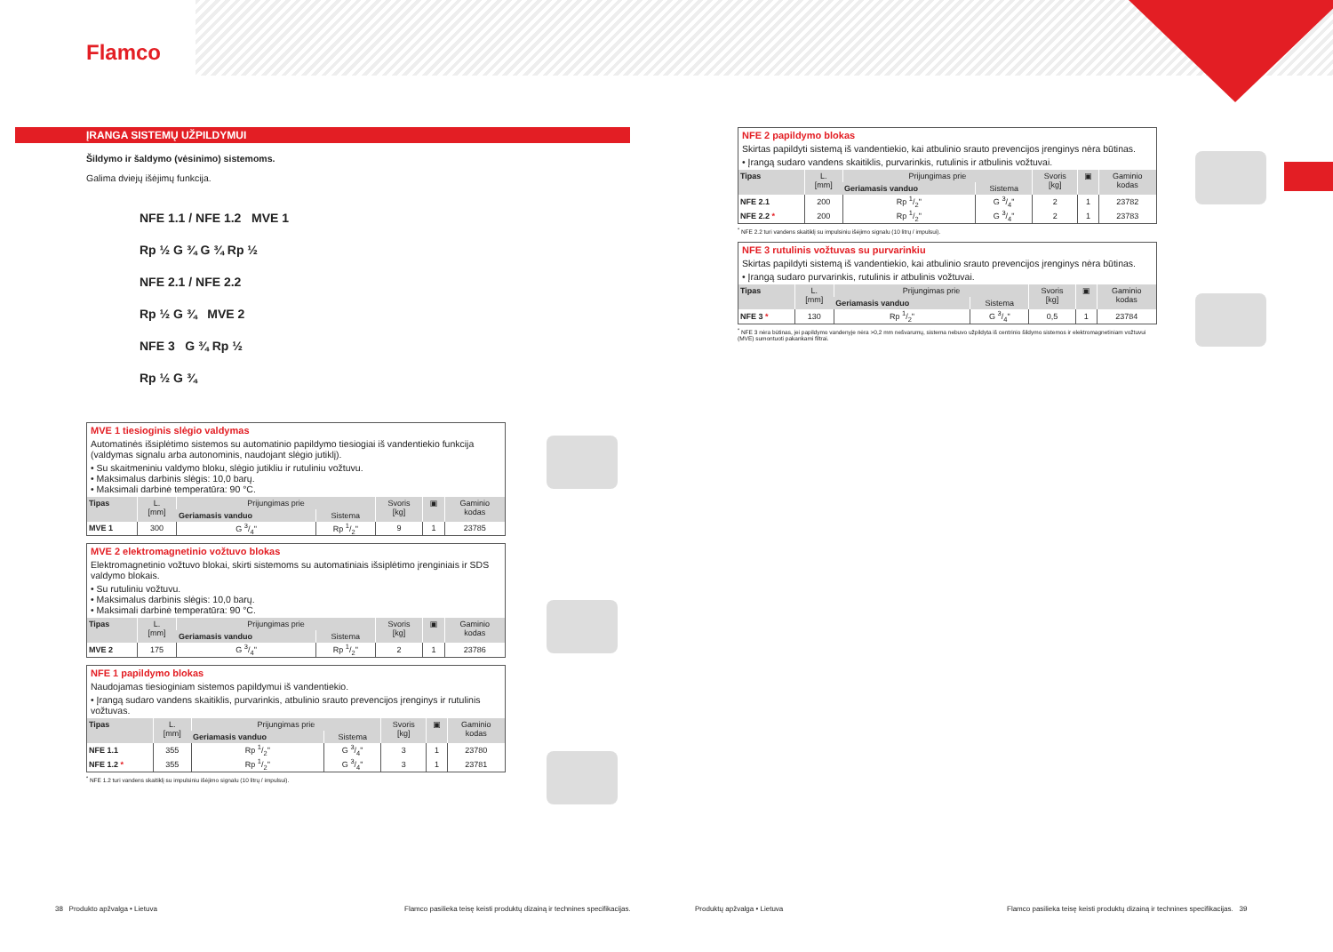Flamco
ĮRANGA SISTEMŲ UŽPILDYMUI
Šildymo ir šaldymo (vėsinimo) sistemoms.
Galima dviejų išėjimų funkcija.
NFE 1.1 / NFE 1.2 MVE 1
Rp ½ G ¾ G ¾ Rp ½
NFE 2.1 / NFE 2.2
Rp ½ G ¾ MVE 2
NFE 3 G ¾ Rp ½
Rp ½ G ¾
MVE 1 tiesioginis slėgio valdymas
Automatinės išsiplėtimo sistemos su automatinio papildymo tiesiogiai iš vandentiekio funkcija (valdymas signalu arba autonominis, naudojant slėgio jutiklį).
• Su skaitmeniniu valdymo bloku, slėgio jutikliu ir rutuliniu vožtuvu.
• Maksimalus darbinis slėgis: 10,0 barų.
• Maksimali darbinė temperatūra: 90 °C.
| Tipas | L. [mm] | Prijungimas prie | | Svoris [kg] | ▣ | Gaminio kodas |
| --- | --- | --- | --- | --- | --- | --- |
| | | Geriamasis vanduo | Sistema | | | |
| MVE 1 | 300 | G 3/4" | Rp 1/2" | 9 | 1 | 23785 |
MVE 2 elektromagnetinio vožtuvo blokas
Elektromagnetinio vožtuvo blokai, skirti sistemoms su automatiniais išsiplėtimo įrenginiais ir SDS valdymo blokais.
• Su rutuliniu vožtuvu.
• Maksimalus darbinis slėgis: 10,0 barų.
• Maksimali darbinė temperatūra: 90 °C.
| Tipas | L. [mm] | Prijungimas prie | | Svoris [kg] | ▣ | Gaminio kodas |
| --- | --- | --- | --- | --- | --- | --- |
| | | Geriamasis vanduo | Sistema | | | |
| MVE 2 | 175 | G 3/4" | Rp 1/2" | 2 | 1 | 23786 |
NFE 1 papildymo blokas
Naudojamas tiesioginiam sistemos papildymui iš vandentiekio.
• Įrangą sudaro vandens skaitiklis, purvarinkis, atbulinio srauto prevencijos įrenginys ir rutulinis vožtuvas.
| Tipas | L. [mm] | Prijungimas prie | | Svoris [kg] | ▣ | Gaminio kodas |
| --- | --- | --- | --- | --- | --- | --- |
| | | Geriamasis vanduo | Sistema | | | |
| NFE 1.1 | 355 | Rp 1/2" | G 3/4" | 3 | 1 | 23780 |
| NFE 1.2 * | 355 | Rp 1/2" | G 3/4" | 3 | 1 | 23781 |
<sup>*</sup> NFE 1.2 turi vandens skaitiklį su impulsiniu išėjimo signalu (10 litrų / impulsui).
NFE 2 papildymo blokas
Skirtas papildyti sistemą iš vandentiekio, kai atbulinio srauto prevencijos įrenginys nėra būtinas.
• Įrangą sudaro vandens skaitiklis, purvarinkis, rutulinis ir atbulinis vožtuvai.
| Tipas | L. [mm] | Prijungimas prie | | Svoris [kg] | ▣ | Gaminio kodas |
| --- | --- | --- | --- | --- | --- | --- |
| | | Geriamasis vanduo | Sistema | | | |
| NFE 2.1 | 200 | Rp 1/2" | G 3/4" | 2 | 1 | 23782 |
| NFE 2.2 * | 200 | Rp 1/2" | G 3/4" | 2 | 1 | 23783 |
<sup>*</sup> NFE 2.2 turi vandens skaitiklį su impulsiniu išėjimo signalu (10 litrų / impulsui).
NFE 3 rutulinis vožtuvas su purvarinkiu
Skirtas papildyti sistemą iš vandentiekio, kai atbulinio srauto prevencijos įrenginys nėra būtinas.
• Įrangą sudaro purvarinkis, rutulinis ir atbulinis vožtuvai.
| Tipas | L. [mm] | Prijungimas prie | | Svoris [kg] | ▣ | Gaminio kodas |
| --- | --- | --- | --- | --- | --- | --- |
| | | Geriamasis vanduo | Sistema | | | |
| NFE 3 * | 130 | Rp 1/2" | G 3/4" | 0,5 | 1 | 23784 |
<sup>*</sup> NFE 3 nėra būtinas, jei papildymo vandenyje nėra >0,2 mm nešvarumų, sistema nebuvo užpildyta iš centrinio šildymo sistemos ir elektromagnetiniam vožtuvui (MVE) sumontuoti pakankami filtrai.
38 Produkto apžvalga • Lietuva
Flamco pasilieka teisę keisti produktų dizainą ir technines specifikacijas.
Produktų apžvalga • Lietuva
Flamco pasilieka teisę keisti produktų dizainą ir technines specifikacijas. 39